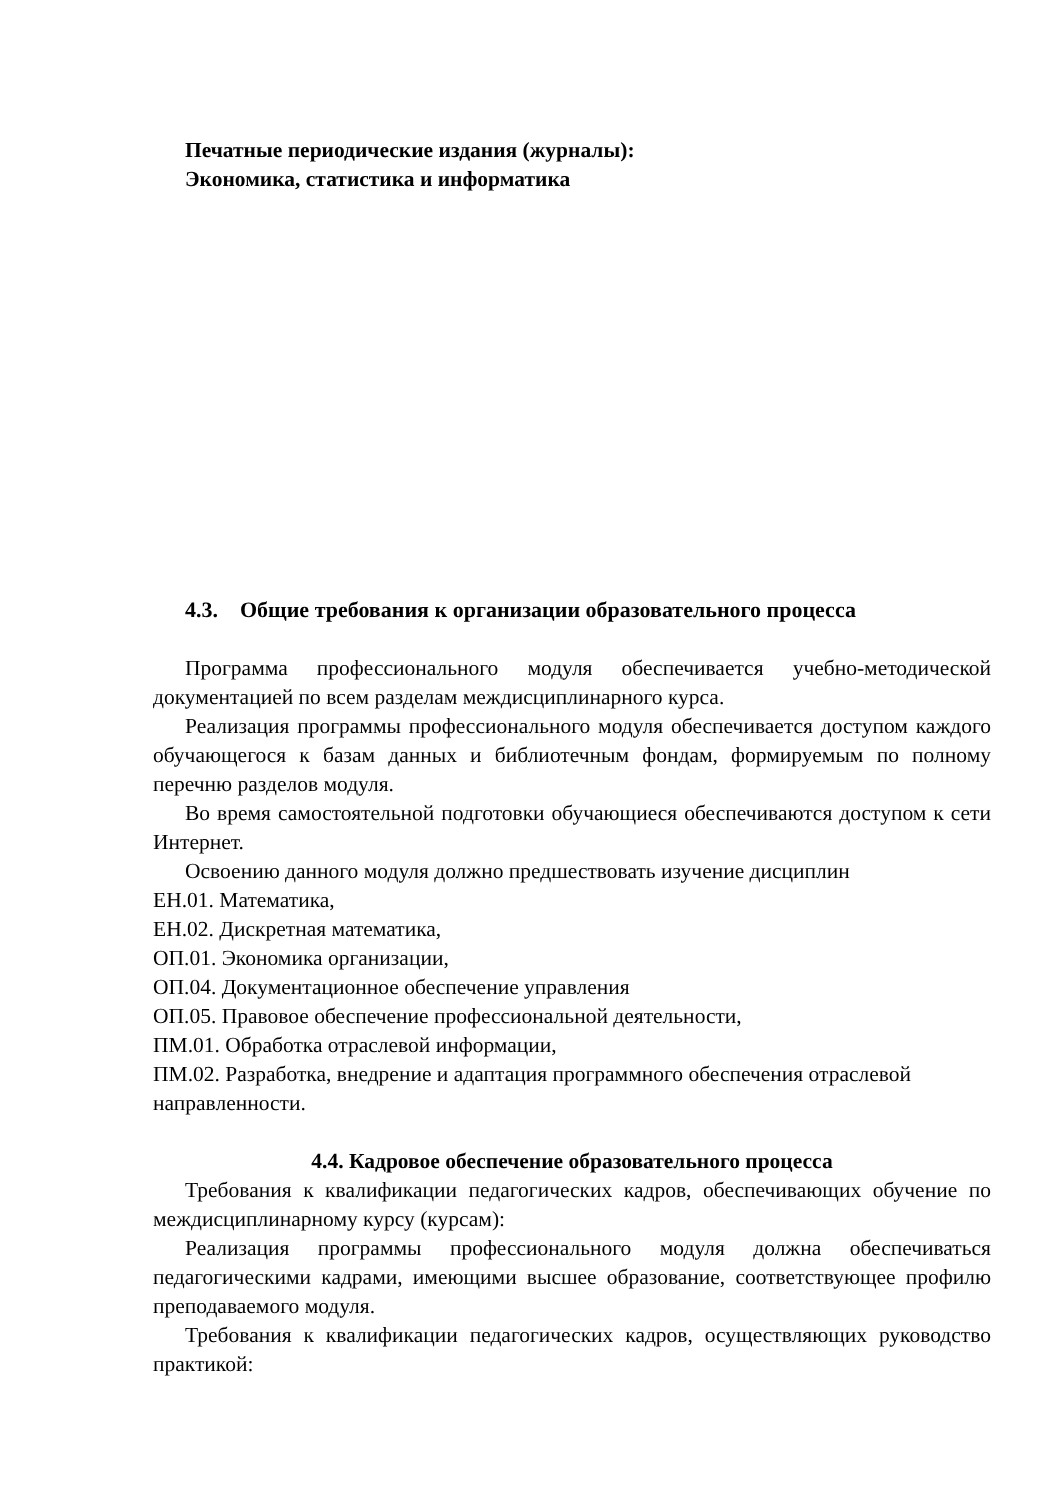Печатные периодические издания (журналы):
Экономика, статистика и информатика
4.3. Общие требования к организации образовательного процесса
Программа профессионального модуля обеспечивается учебно-методической документацией по всем разделам междисциплинарного курса.
Реализация программы профессионального модуля обеспечивается доступом каждого обучающегося к базам данных и библиотечным фондам, формируемым по полному перечню разделов модуля.
Во время самостоятельной подготовки обучающиеся обеспечиваются доступом к сети Интернет.
Освоению данного модуля должно предшествовать изучение дисциплин
ЕН.01. Математика,
ЕН.02. Дискретная математика,
ОП.01. Экономика организации,
ОП.04. Документационное обеспечение управления
ОП.05. Правовое обеспечение профессиональной деятельности,
ПМ.01. Обработка отраслевой информации,
ПМ.02. Разработка, внедрение и адаптация программного обеспечения отраслевой направленности.
4.4. Кадровое обеспечение образовательного процесса
Требования к квалификации педагогических кадров, обеспечивающих обучение по междисциплинарному курсу (курсам):
Реализация программы профессионального модуля должна обеспечиваться педагогическими кадрами, имеющими высшее образование, соответствующее профилю преподаваемого модуля.
Требования к квалификации педагогических кадров, осуществляющих руководство практикой: